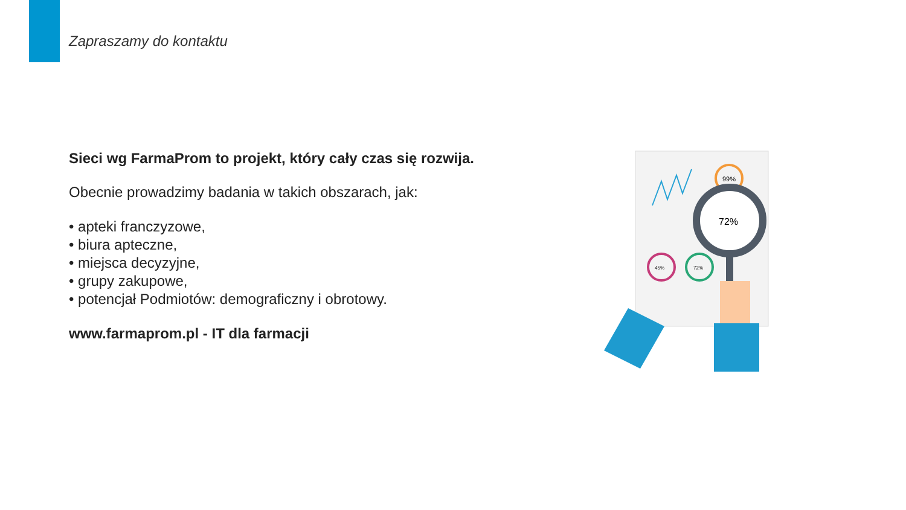Zapraszamy do kontaktu
Sieci wg FarmaProm to projekt, który cały czas się rozwija.
Obecnie prowadzimy badania w takich obszarach, jak:
• apteki franczyzowe,
• biura apteczne,
• miejsca decyzyjne,
• grupy zakupowe,
• potencjał Podmiotów: demograficzny i obrotowy.
www.farmaprom.pl - IT dla farmacji
99%
72%
45%
72%